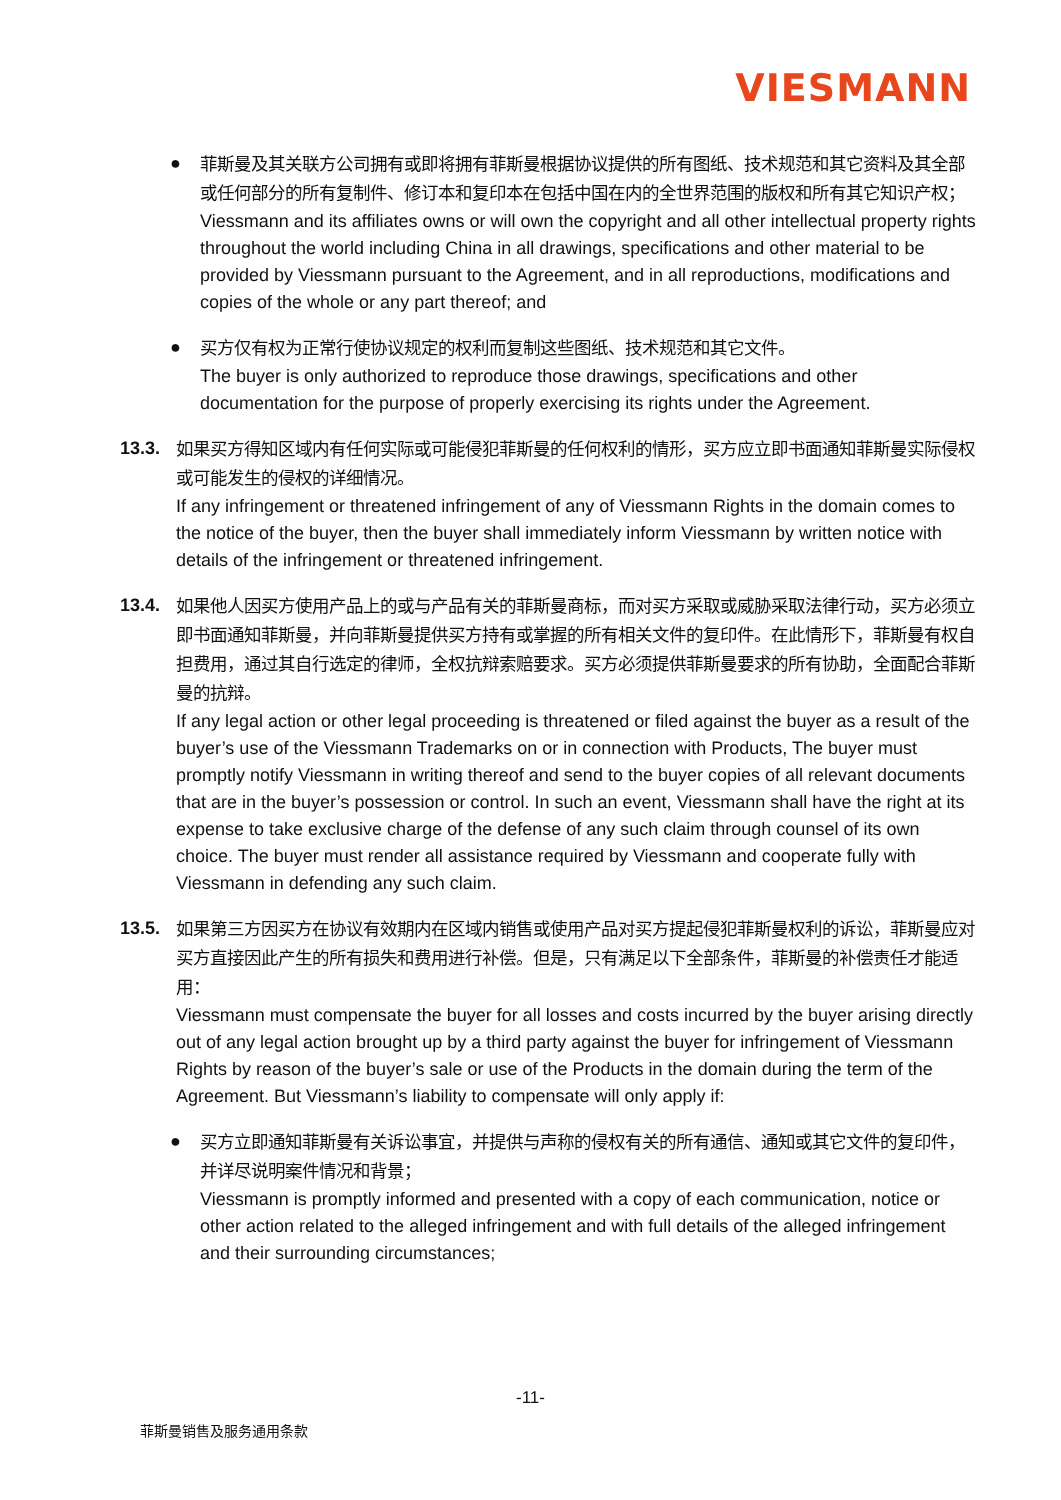VIESMANN
●
菲斯曼及其关联方公司拥有或即将拥有菲斯曼根据协议提供的所有图纸、技术规范和其它资料及其全部或任何部分的所有复制件、修订本和复印本在包括中国在内的全世界范围的版权和所有其它知识产权；
Viessmann and its affiliates owns or will own the copyright and all other intellectual property rights throughout the world including China in all drawings, specifications and other material to be provided by Viessmann pursuant to the Agreement, and in all reproductions, modifications and copies of the whole or any part thereof; and
●
买方仅有权为正常行使协议规定的权利而复制这些图纸、技术规范和其它文件。
The buyer is only authorized to reproduce those drawings, specifications and other documentation for the purpose of properly exercising its rights under the Agreement.
13.3.
如果买方得知区域内有任何实际或可能侵犯菲斯曼的任何权利的情形，买方应立即书面通知菲斯曼实际侵权或可能发生的侵权的详细情况。
If any infringement or threatened infringement of any of Viessmann Rights in the domain comes to the notice of the buyer, then the buyer shall immediately inform Viessmann by written notice with details of the infringement or threatened infringement.
13.4.
如果他人因买方使用产品上的或与产品有关的菲斯曼商标，而对买方采取或威胁采取法律行动，买方必须立即书面通知菲斯曼，并向菲斯曼提供买方持有或掌握的所有相关文件的复印件。在此情形下，菲斯曼有权自担费用，通过其自行选定的律师，全权抗辩索赔要求。买方必须提供菲斯曼要求的所有协助，全面配合菲斯曼的抗辩。
If any legal action or other legal proceeding is threatened or filed against the buyer as a result of the buyer’s use of the Viessmann Trademarks on or in connection with Products, The buyer must promptly notify Viessmann in writing thereof and send to the buyer copies of all relevant documents that are in the buyer’s possession or control. In such an event, Viessmann shall have the right at its expense to take exclusive charge of the defense of any such claim through counsel of its own choice. The buyer must render all assistance required by Viessmann and cooperate fully with Viessmann in defending any such claim.
13.5.
如果第三方因买方在协议有效期内在区域内销售或使用产品对买方提起侵犯菲斯曼权利的诉讼，菲斯曼应对买方直接因此产生的所有损失和费用进行补偿。但是，只有满足以下全部条件，菲斯曼的补偿责任才能适用：
Viessmann must compensate the buyer for all losses and costs incurred by the buyer arising directly out of any legal action brought up by a third party against the buyer for infringement of Viessmann Rights by reason of the buyer’s sale or use of the Products in the domain during the term of the Agreement. But Viessmann’s liability to compensate will only apply if:
●
买方立即通知菲斯曼有关诉讼事宜，并提供与声称的侵权有关的所有通信、通知或其它文件的复印件，并详尽说明案件情况和背景；
Viessmann is promptly informed and presented with a copy of each communication, notice or other action related to the alleged infringement and with full details of the alleged infringement and their surrounding circumstances;
-11-
菲斯曼销售及服务通用条款